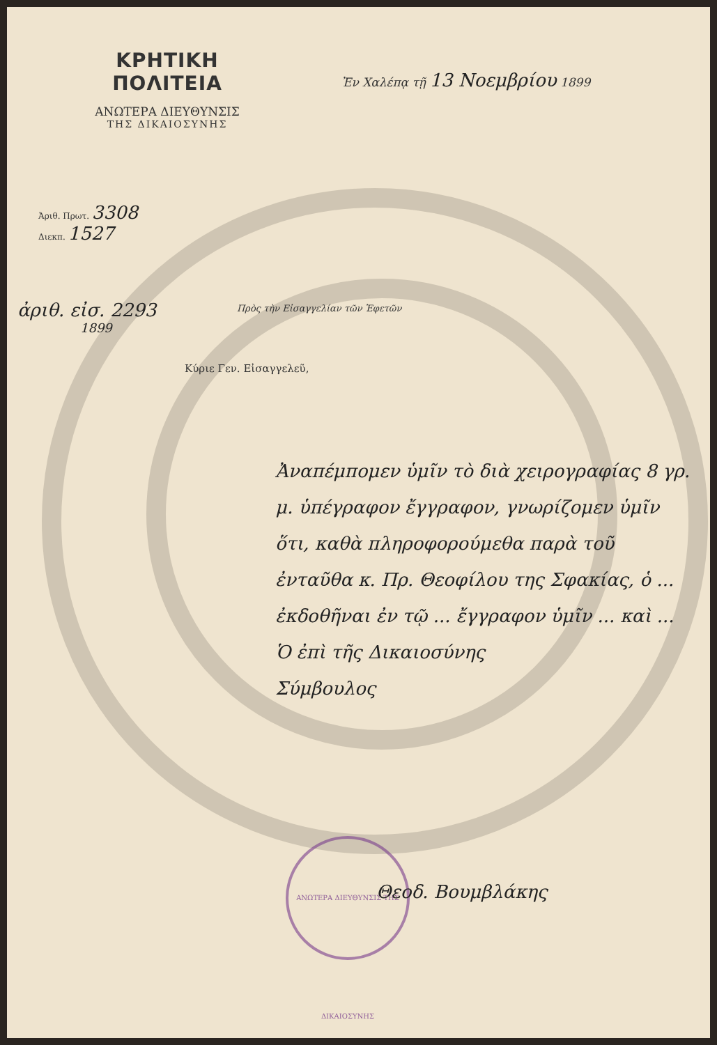ΚΡΗΤΙΚΗ ΠΟΛΙΤΕΙΑ
ΑΝΩΤΕΡΑ ΔΙΕΥΘΥΝΣΙΣ
ΤΗΣ ΔΙΚΑΙΟΣΥΝΗΣ
Ἐν Χαλέπᾳ τῇ 13 Νοεμβρίου 1899
Ἀριθ. Πρωτ. 3308
Διεκπ. 1527
ἀριθ. εἰσ. 2293
1899
Πρὸς τὴν Εἰσαγγελίαν τῶν Ἐφετῶν
Κύριε Γεν. Εἰσαγγελεῦ,
Ἀναπέμπομεν ὑμῖν τὸ διὰ χειρογραφίας 8 γρ. μ. ὑπέγραφον ἔγγραφον, γνωρίζομεν ὑμῖν ὅτι, καθὰ πληροφορούμεθα παρὰ τοῦ ἐνταῦθα κ. Πρ. Θεοφίλου της Σφακίας, ὁ ... ἐκδοθῆναι ἐν τῷ ... ἔγγραφον ὑμῖν ... καὶ ...
Ὁ ἐπὶ τῆς Δικαιοσύνης
Σύμβουλος
ΑΝΩΤΕΡΑ ΔΙΕΥΘΥΝΣΙΣ ΤΗΣ ΔΙΚΑΙΟΣΥΝΗΣ
Θεοδ. Βουμβλάκης